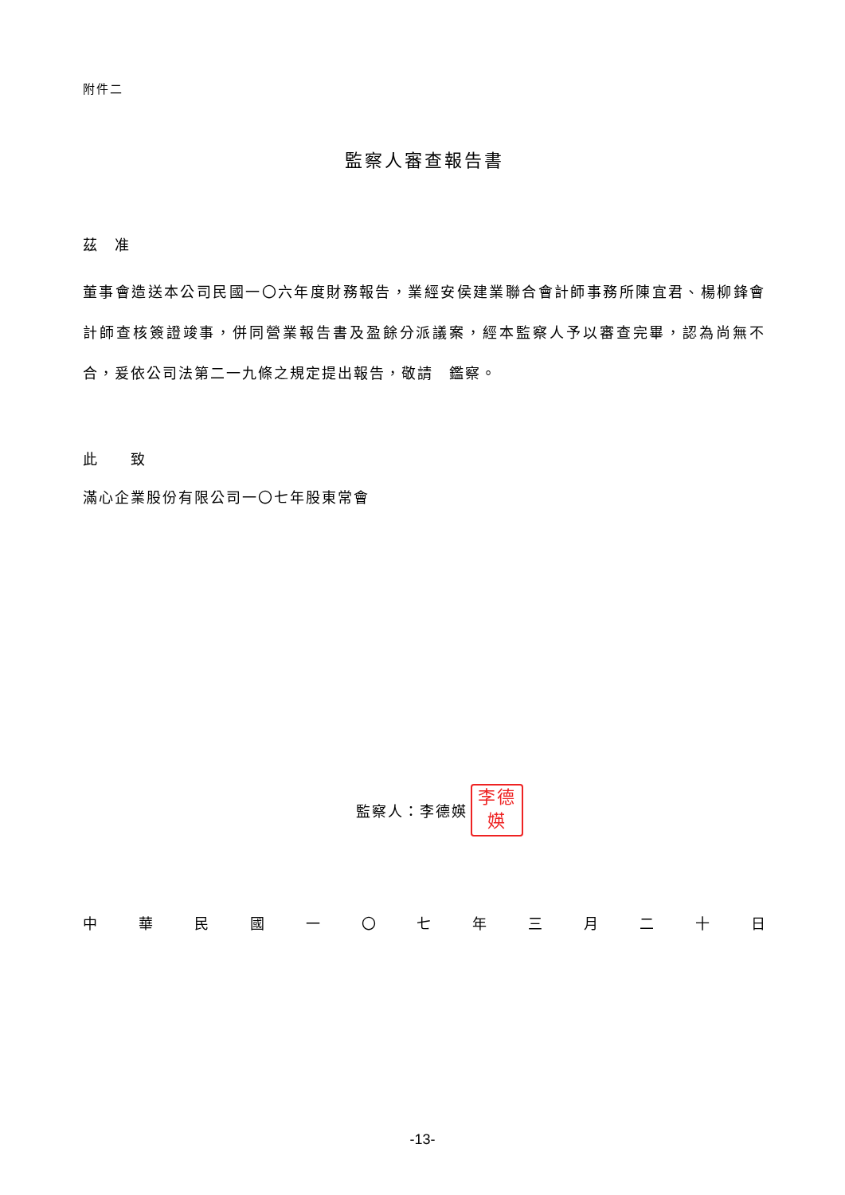附件二
監察人審查報告書
茲　准
董事會造送本公司民國一〇六年度財務報告，業經安侯建業聯合會計師事務所陳宜君、楊柳鋒會計師查核簽證竣事，併同營業報告書及盈餘分派議案，經本監察人予以審查完畢，認為尚無不合，爰依公司法第二一九條之規定提出報告，敬請　鑑察。
此　　致
滿心企業股份有限公司一〇七年股東常會
監察人：李德媖
李德
媖
中 華 民 國 一 〇 七 年 三 月 二 十 日
-13-